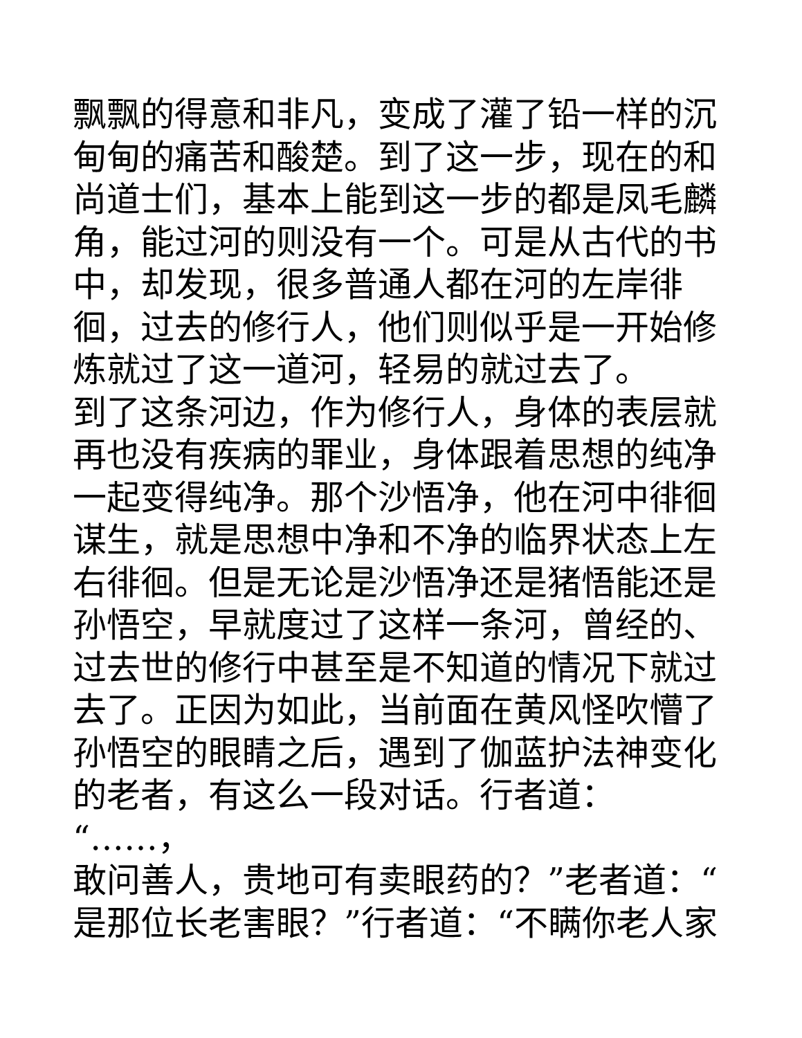飘飘的得意和非凡，变成了灌了铅一样的沉
甸甸的痛苦和酸楚。到了这一步，现在的和
尚道士们，基本上能到这一步的都是凤毛麟
角，能过河的则没有一个。可是从古代的书
中，却发现，很多普通人都在河的左岸徘
徊，过去的修行人，他们则似乎是一开始修
炼就过了这一道河，轻易的就过去了。
到了这条河边，作为修行人，身体的表层就
再也没有疾病的罪业，身体跟着思想的纯净
一起变得纯净。那个沙悟净，他在河中徘徊
谋生，就是思想中净和不净的临界状态上左
右徘徊。但是无论是沙悟净还是猪悟能还是
孙悟空，早就度过了这样一条河，曾经的、
过去世的修行中甚至是不知道的情况下就过
去了。正因为如此，当前面在黄风怪吹懵了
孙悟空的眼睛之后，遇到了伽蓝护法神变化
的老者，有这么一段对话。行者道：“……，
敢问善人，贵地可有卖眼药的？”老者道：“
是那位长老害眼？”行者道：“不瞒你老人家